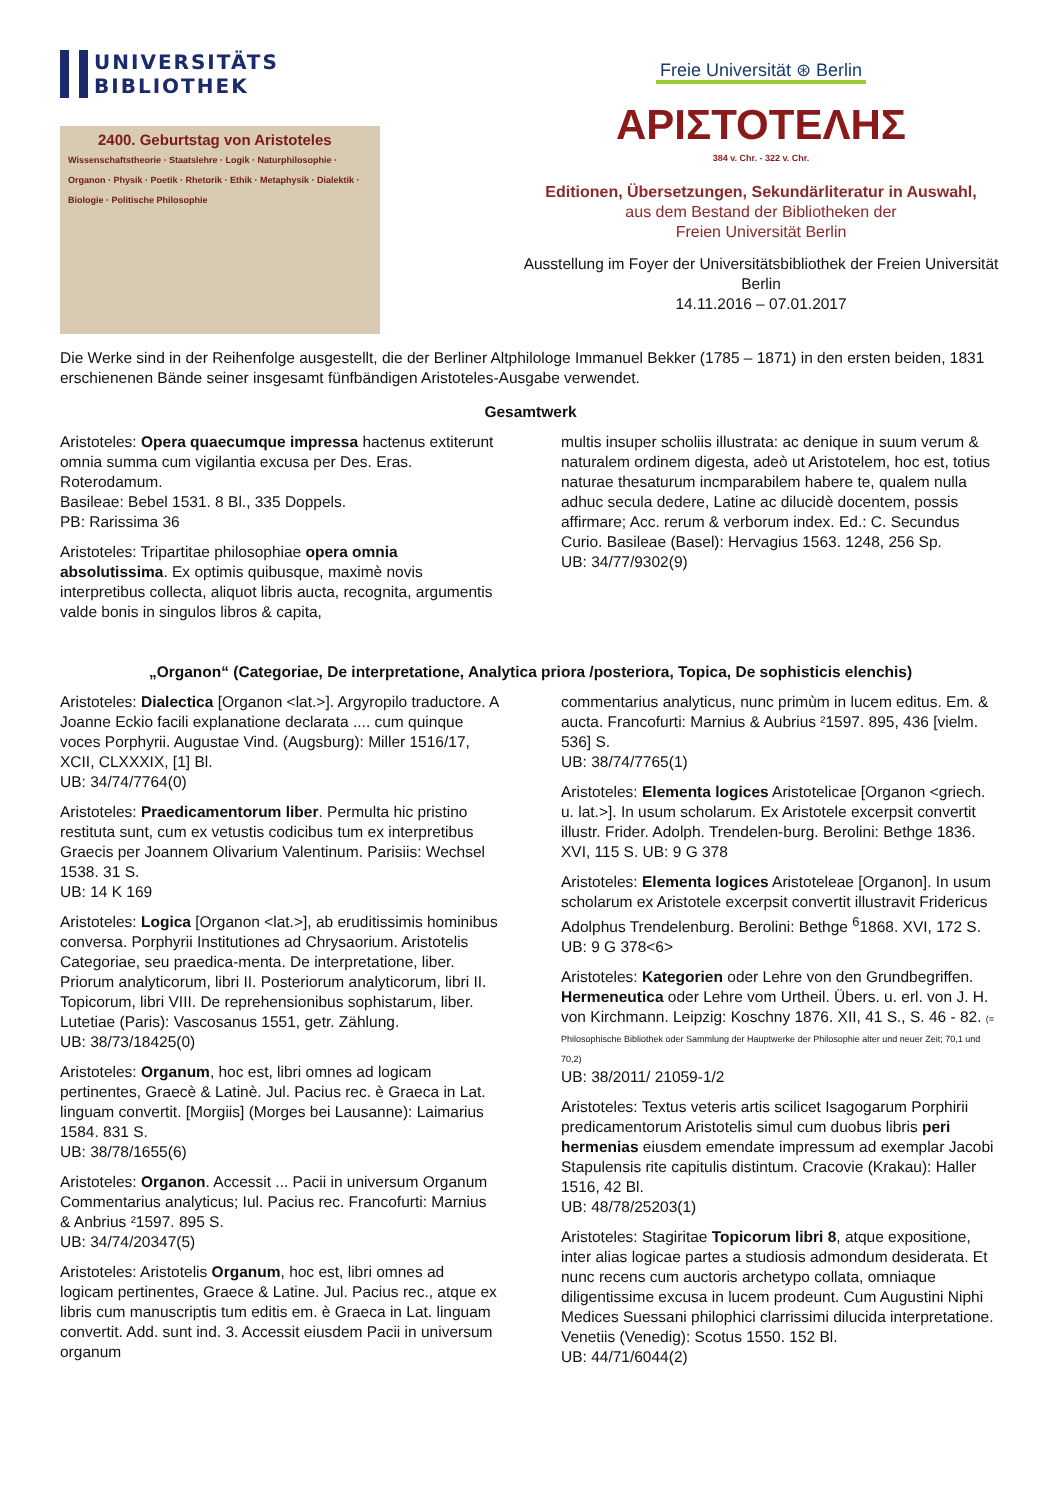UNIVERSITÄTS
BIBLIOTHEK
2400. Geburtstag von Aristoteles
Wissenschaftstheorie · Staatslehre · Logik · Naturphilosophie · Organon · Physik · Poetik · Rhetorik · Ethik · Metaphysik · Dialektik · Biologie · Politische Philosophie
Freie Universität ⊛ Berlin
ΑΡΙΣΤΟΤΕΛΗΣ
384 v. Chr. - 322 v. Chr.
Editionen, Übersetzungen, Sekundärliteratur in Auswahl,
aus dem Bestand der Bibliotheken der
Freien Universität Berlin
Ausstellung im Foyer der Universitätsbibliothek der Freien Universität Berlin
14.11.2016 – 07.01.2017
Die Werke sind in der Reihenfolge ausgestellt, die der Berliner Altphilologe Immanuel Bekker (1785 – 1871) in den ersten beiden, 1831 erschienenen Bände seiner insgesamt fünfbändigen Aristoteles-Ausgabe verwendet.
Gesamtwerk
Aristoteles: Opera quaecumque impressa hactenus extiterunt omnia summa cum vigilantia excusa per Des. Eras. Roterodamum.
Basileae: Bebel 1531. 8 Bl., 335 Doppels.
PB: Rarissima 36
Aristoteles: Tripartitae philosophiae opera omnia absolutissima. Ex optimis quibusque, maximè novis interpretibus collecta, aliquot libris aucta, recognita, argumentis valde bonis in singulos libros & capita,
multis insuper scholiis illustrata: ac denique in suum verum & naturalem ordinem digesta, adeò ut Aristotelem, hoc est, totius naturae thesaturum incmparabilem habere te, qualem nulla adhuc secula dedere, Latine ac dilucidè docentem, possis affirmare; Acc. rerum & verborum index. Ed.: C. Secundus Curio. Basileae (Basel): Hervagius 1563. 1248, 256 Sp.
UB: 34/77/9302(9)
„Organon“ (Categoriae, De interpretatione, Analytica priora /posteriora, Topica, De sophisticis elenchis)
Aristoteles: Dialectica [Organon <lat.>]. Argyropilo traductore. A Joanne Eckio facili explanatione declarata .... cum quinque voces Porphyrii. Augustae Vind. (Augsburg): Miller 1516/17, XCII, CLXXXIX, [1] Bl.
UB: 34/74/7764(0)
Aristoteles: Praedicamentorum liber. Permulta hic pristino restituta sunt, cum ex vetustis codicibus tum ex interpretibus Graecis per Joannem Olivarium Valentinum. Parisiis: Wechsel 1538. 31 S.
UB: 14 K 169
Aristoteles: Logica [Organon <lat.>], ab eruditissimis hominibus conversa. Porphyrii Institutiones ad Chrysaorium. Aristotelis Categoriae, seu praedica-menta. De interpretatione, liber. Priorum analyticorum, libri II. Posteriorum analyticorum, libri II. Topicorum, libri VIII. De reprehensionibus sophistarum, liber. Lutetiae (Paris): Vascosanus 1551, getr. Zählung.
UB: 38/73/18425(0)
Aristoteles: Organum, hoc est, libri omnes ad logicam pertinentes, Graecè & Latinè. Jul. Pacius rec. è Graeca in Lat. linguam convertit. [Morgiis] (Morges bei Lausanne): Laimarius 1584. 831 S.
UB: 38/78/1655(6)
Aristoteles: Organon. Accessit ... Pacii in universum Organum Commentarius analyticus; Iul. Pacius rec. Francofurti: Marnius & Anbrius ²1597. 895 S.
UB: 34/74/20347(5)
Aristoteles: Aristotelis Organum, hoc est, libri omnes ad logicam pertinentes, Graece & Latine. Jul. Pacius rec., atque ex libris cum manuscriptis tum editis em. è Graeca in Lat. linguam convertit. Add. sunt ind. 3. Accessit eiusdem Pacii in universum organum
commentarius analyticus, nunc primùm in lucem editus. Em. & aucta. Francofurti: Marnius & Aubrius ²1597. 895, 436 [vielm. 536] S.
UB: 38/74/7765(1)
Aristoteles: Elementa logices Aristotelicae [Organon <griech. u. lat.>]. In usum scholarum. Ex Aristotele excerpsit convertit illustr. Frider. Adolph. Trendelen-burg. Berolini: Bethge 1836. XVI, 115 S. UB: 9 G 378
Aristoteles: Elementa logices Aristoteleae [Organon]. In usum scholarum ex Aristotele excerpsit convertit illustravit Fridericus Adolphus Trendelenburg. Berolini: Bethge <sup>6</sup>1868. XVI, 172 S. UB: 9 G 378<6>
Aristoteles: Kategorien oder Lehre von den Grundbegriffen. Hermeneutica oder Lehre vom Urtheil. Übers. u. erl. von J. H. von Kirchmann. Leipzig: Koschny 1876. XII, 41 S., S. 46 - 82. (= Philosophische Bibliothek oder Sammlung der Hauptwerke der Philosophie alter und neuer Zeit; 70,1 und 70,2)
UB: 38/2011/ 21059-1/2
Aristoteles: Textus veteris artis scilicet Isagogarum Porphirii predicamentorum Aristotelis simul cum duobus libris peri hermenias eiusdem emendate impressum ad exemplar Jacobi Stapulensis rite capitulis distintum. Cracovie (Krakau): Haller 1516, 42 Bl.
UB: 48/78/25203(1)
Aristoteles: Stagiritae Topicorum libri 8, atque expositione, inter alias logicae partes a studiosis admondum desiderata. Et nunc recens cum auctoris archetypo collata, omniaque diligentissime excusa in lucem prodeunt. Cum Augustini Niphi Medices Suessani philophici clarrissimi dilucida interpretatione. Venetiis (Venedig): Scotus 1550. 152 Bl.
UB: 44/71/6044(2)